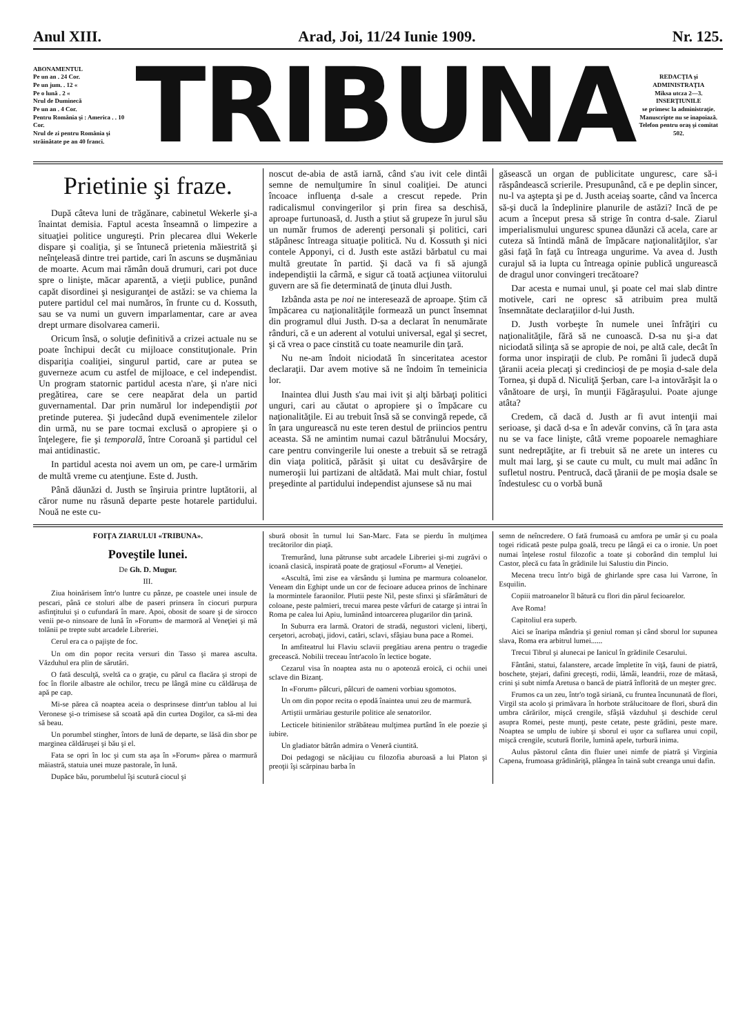Anul XIII. Arad, Joi, 11/24 Iunie 1909. Nr. 125.
ABONAMENTUL
Pe un an . 24 Cor.
Pe un jum. . 12 «
Pe o lună . 2 «
Nrul de Duminecă
Pe un an . 4 Cor.
Pentru România şi : America . . 10 Cor.
Nrul de zi pentru România şi străinătate pe an 40 franci.
TRIBUNA
REDACŢIA şi ADMINISTRAŢIA
Miksa utcza 2—3.
INSERŢIUNILE
se primesc la administraţie.
Manuscripte nu se inapoiază.
Telefon pentru oraş şi comitat 502.
Prietinie şi fraze.
După câteva luni de trăgănare, cabinetul Wekerle şi-a înaintat demisia. Faptul acesta înseamnă o limpezire a situaţiei politice ungureşti. Prin plecarea dlui Wekerle dispare şi coaliţia, şi se întunecă prietenia măiestrită şi neînţeleasă dintre trei partide, cari în ascuns se duşmăniau de moarte. Acum mai rămân două drumuri, cari pot duce spre o linişte, măcar aparentă, a vieţii publice, punând capăt disordinei şi nesiguranţei de astăzi: se va chiema la putere partidul cel mai număros, în frunte cu d. Kossuth, sau se va numi un guvern imparlamentar, care ar avea drept urmare disolvarea camerii.
Oricum însă, o soluţie definitivă a crizei actuale nu se poate închipui decât cu mijloace constituţionale. Prin dispariţia coaliţiei, singurul partid, care ar putea se guverneze acum cu astfel de mijloace, e cel independist. Un program statornic partidul acesta n'are, şi n'are nici pregătirea, care se cere neapărat dela un partid guvernamental. Dar prin numărul lor independiştii pot pretinde puterea. Şi judecând după evenimentele zilelor din urmă, nu se pare tocmai exclusă o apropiere şi o înţelegere, fie şi temporală, între Coroană şi partidul cel mai antidinastic.
In partidul acesta noi avem un om, pe care-l urmărim de multă vreme cu atenţiune. Este d. Justh.
Până dăunăzi d. Justh se înşiruia printre luptătorii, al căror nume nu răsună departe peste hotarele partidului. Nouă ne este cu-
noscut de-abia de astă iarnă, când s'au ivit cele dintâi semne de nemulţumire în sinul coaliţiei. De atunci încoace influenţa d-sale a crescut repede. Prin radicalismul convingerilor şi prin firea sa deschisă, aproape furtunoasă, d. Justh a ştiut să grupeze în jurul său un număr frumos de aderenţi personali şi politici, cari stăpânesc întreaga situaţie politică. Nu d. Kossuth şi nici contele Apponyi, ci d. Justh este astăzi bărbatul cu mai multă greutate în partid. Şi dacă va fi să ajungă independiştii la cârmă, e sigur că toată acţiunea viitorului guvern are să fie determinată de ţinuta dlui Justh.
Izbânda asta pe noi ne interesează de aproape. Ştim că împăcarea cu naţionalităţile formează un punct însemnat din programul dlui Justh. D-sa a declarat în nenumărate rânduri, că e un aderent al votului universal, egal şi secret, şi că vrea o pace cinstită cu toate neamurile din ţară.
Nu ne-am îndoit niciodată în sinceritatea acestor declaraţii. Dar avem motive să ne îndoim în temeinicia lor.
Inaintea dlui Justh s'au mai ivit şi alţi bărbaţi politici unguri, cari au căutat o apropiere şi o împăcare cu naţionalităţile. Ei au trebuit însă să se convingă repede, că în ţara ungurească nu este teren destul de priincios pentru aceasta. Să ne amintim numai cazul bătrânului Mocsáry, care pentru convingerile lui oneste a trebuit să se retragă din viaţa politică, părăsit şi uitat cu desăvârşire de numeroşii lui partizani de altădată. Mai mult chiar, fostul preşedinte al partidului independist ajunsese să nu mai
găsească un organ de publicitate unguresc, care să-i răspândească scrierile. Presupunând, că e pe deplin sincer, nu-l va aştepta şi pe d. Justh aceiaş soarte, când va încerca să-şi ducă la îndeplinire planurile de astăzi? Incă de pe acum a început presa să strige în contra d-sale. Ziarul imperialismului unguresc spunea dăunăzi că acela, care ar cuteza să întindă mână de împăcare naţionalităţilor, s'ar găsi faţă în faţă cu întreaga ungurime. Va avea d. Justh curajul să ia lupta cu întreaga opinie publică ungurească de dragul unor convingeri trecătoare?
Dar acesta e numai unul, şi poate cel mai slab dintre motivele, cari ne opresc să atribuim prea multă însemnătate declaraţiilor d-lui Justh.
D. Justh vorbeşte în numele unei înfrăţiri cu naţionalităţile, fără să ne cunoască. D-sa nu şi-a dat niciodată silinţa să se apropie de noi, pe altă cale, decât în forma unor inspiraţii de club. Pe români îi judecă după ţăranii aceia plecaţi şi credincioşi de pe moşia d-sale dela Tornea, şi după d. Niculiţă Şerban, care l-a intovărăşit la o vânătoare de urşi, în munţii Făgăraşului. Poate ajunge atâta?
Credem, că dacă d. Justh ar fi avut intenţii mai serioase, şi dacă d-sa e în adevăr convins, că în ţara asta nu se va face linişte, câtă vreme popoarele nemaghiare sunt nedreptăţite, ar fi trebuit să ne arete un interes cu mult mai larg, şi se caute cu mult, cu mult mai adânc în sufletul nostru. Pentrucă, dacă ţăranii de pe moşia dsale se îndestulesc cu o vorbă bună
FOIŢA ZIARULUI «TRIBUNA».
Poveştile lunei.
De Gh. D. Mugur.
III.
Ziua hoinărisem într'o luntre cu pânze, pe coastele unei insule de pescari, până ce stoluri albe de paseri prinsera în ciocuri purpura asfinţitului şi o cufundară în mare. Apoi, obosit de soare şi de sirocco venii pe-o ninsoare de lună în »Forum« de marmoră al Veneţiei şi mă tolănii pe trepte subt arcadele Libreriei.
Cerul era ca o pajişte de foc.
Un om din popor recita versuri din Tasso şi marea asculta. Văzduhul era plin de sărutări.
O fată desculţă, sveltă ca o graţie, cu părul ca flacăra şi stropi de foc în florile albastre ale ochilor, trecu pe lângă mine cu căldăruşa de apă pe cap.
Mi-se părea că noaptea aceia o desprinsese dintr'un tablou al lui Veronese şi-o trimisese să scoată apă din curtea Dogilor, ca să-mi dea să beau.
Un porumbel stingher, întors de lună de departe, se lăsă din sbor pe marginea căldăruşei şi bău şi el.
Fata se opri în loc şi cum sta aşa în »Forum« părea o marmură măiastră, statuia unei muze pastorale, în lună.
Dupăce bău, porumbelul îşi scutură ciocul şi
sbură obosit în turnul lui San-Marc. Fata se pierdu în mulţimea trecătorilor din piaţă.
Tremurând, luna pătrunse subt arcadele Libreriei şi-mi zugrăvi o icoană clasică, inspirată poate de graţiosul «Forum» al Veneţiei.
«Ascultă, îmi zise ea vărsându şi lumina pe marmura coloanelor. Veneam din Eghipt unde un cor de fecioare aducea prinos de închinare la mormintele faraonilor. Plutii peste Nil, peste sfinxi şi sfărâmături de coloane, peste palmieri, trecui marea peste vârfuri de catarge şi intrai în Roma pe calea lui Apiu, luminând intoarcerea plugarilor din ţarină.
In Suburra era larmă. Oratori de stradă, negustori vicleni, liberţi, cerşetori, acrobaţi, jidovi, catări, sclavi, sfâşiau buna pace a Romei.
In amfiteatrul lui Flaviu sclavii pregătiau arena pentru o tragedie grecească. Nobilii treceau într'acolo în lectice bogate.
Cezarul visa în noaptea asta nu o apoteoză eroică, ci ochii unei sclave din Bizanţ.
In «Forum» pâlcuri, pâlcuri de oameni vorbiau sgomotos.
Un om din popor recita o epodă înaintea unui zeu de marmură.
Artiştii urmăriau gesturile politice ale senatorilor.
Lecticele bitinienilor străbăteau mulţimea purtând în ele poezie şi iubire.
Un gladiator bătrân admira o Veneră ciuntită.
Doi pedagogi se năcăjiau cu filozofia aburoasă a lui Platon şi preoţii îşi scărpinau barba în
semn de neîncredere. O fată frumoasă cu amfora pe umăr şi cu poala togei ridicată peste pulpa goală, trecu pe lângă ei ca o ironie. Un poet numai înţelese rostul filozofic a toate şi coborând din templul lui Castor, plecă cu fata în grădinile lui Salustiu din Pincio.
Mecena trecu într'o bigă de ghirlande spre casa lui Varrone, în Esquilin.
Copiii matroanelor îl bătură cu flori din părul fecioarelor.
Ave Roma!
Capitoliul era superb.
Aici se înaripa mândria şi geniul roman şi când sborul lor supunea slava, Roma era arbitrul lumei......
Trecui Tibrul şi alunecai pe Ianicul în grădinile Cesarului.
Fântâni, statui, falanstere, arcade împletite în viţă, fauni de piatră, boschete, ştejari, dafini greceşti, rodii, lămâi, leandrii, roze de mătasă, crini şi subt nimfa Aretusa o bancă de piatră înflorită de un meşter grec.
Frumos ca un zeu, într'o togă siriană, cu fruntea încununată de flori, Virgil sta acolo şi primăvara în horbote strălucitoare de flori, sbură din umbra cărărilor, mişcă crengile, sfâşiă văzduhul şi deschide cerul asupra Romei, peste munţi, peste cetate, peste grădini, peste mare. Noaptea se umplu de iubire şi sborul ei uşor ca suflarea unui copil, mişcă crengile, scutură florile, lumină apele, turbură inima.
Aulus păstorul cânta din fluier unei nimfe de piatră şi Virginia Capena, frumoasa grădinăriţă, plângea în taină subt creanga unui dafin.